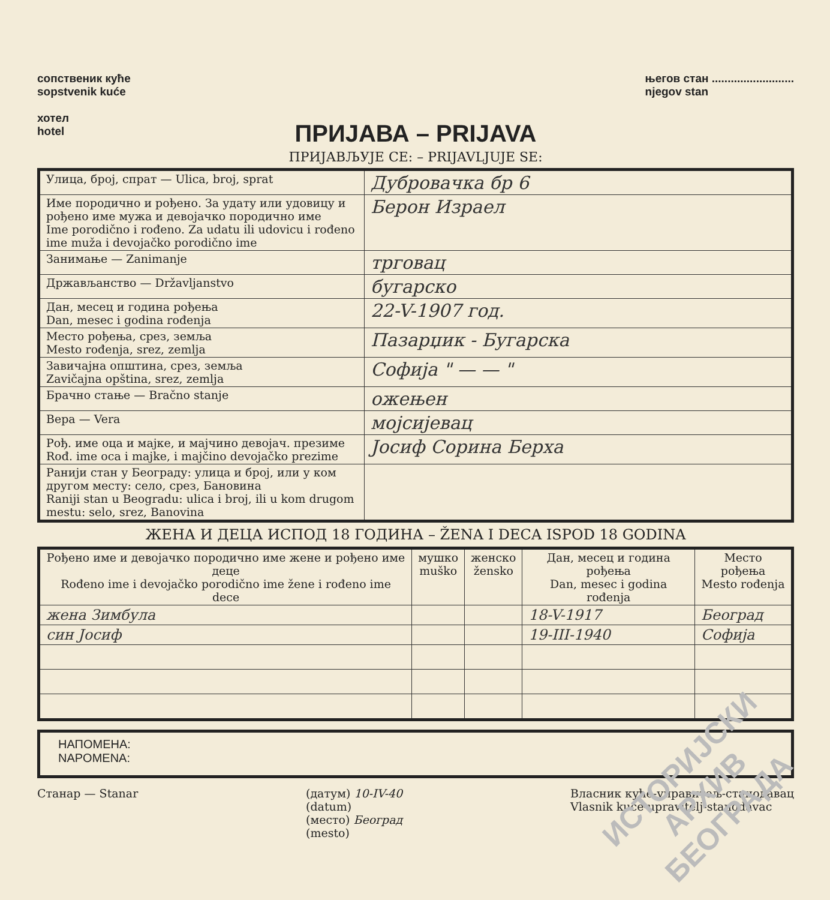сопственик куће
sopstvenik kuće
хотел
hotel
његов стан ..........................
njegov stan
ПРИЈАВА – PRIJAVA
ПРИЈАВЉУЈЕ СЕ: – PRIJAVLJUJE SE:
| Улица, број, спрат — Ulica, broj, sprat | Дубровачка бр 6 |
| Име породично и рођено. За удату или удовицу и рођено име мужа и девојачко породично име Ime porodično i rođeno. Za udatu ili udovicu i rođeno ime muža i devojačko porodično ime | Берон Израел |
| Занимање — Zanimanje | трговац |
| Држављанство — Državljanstvo | бугарско |
| Дан, месец и година рођења Dan, mesec i godina rođenja | 22-V-1907 год. |
| Место рођења, срез, земља Mesto rođenja, srez, zemlja | Пазарџик - Бугарска |
| Завичајна општина, срез, земља Zavičajna opština, srez, zemlja | Софија " — — " |
| Брачно стање — Bračno stanje | ожењен |
| Вера — Vera | мојсијевац |
| Рођ. име оца и мајке, и мајчино девојач. презиме Rođ. ime oca i majke, i majčino devojačko prezime | Јосиф Сорина Берха |
| Ранији стан у Београду: улица и број, или у ком другом месту: село, срез, Бановина Raniji stan u Beogradu: ulica i broj, ili u kom drugom mestu: selo, srez, Banovina | |
ЖЕНА И ДЕЦА ИСПОД 18 ГОДИНА – ŽENA I DECA ISPOD 18 GODINA
| Рођено име и девојачко породично име жене и рођено име деце Rođeno ime i devojačko porodično ime žene i rođeno ime dece | мушко muško | женско žensko | Дан, месец и година рођења Dan, mesec i godina rođenja | Место рођења Mesto rođenja |
| --- | --- | --- | --- | --- |
| жена Зимбула | | | 18-V-1917 | Београд |
| син Јосиф | | | 19-III-1940 | Софија |
НАПОМЕНА:
NAPOMENA:
Станар — Stanar (датум) 10-IV-40
(datum)
(место) Београд
(mesto)
Власник куће-управитељ-станодавац
Vlasnik kuće-upravitelj-stanodavac
ИСТОРИЈСКИ
АРХИВ
БЕОГРАДА